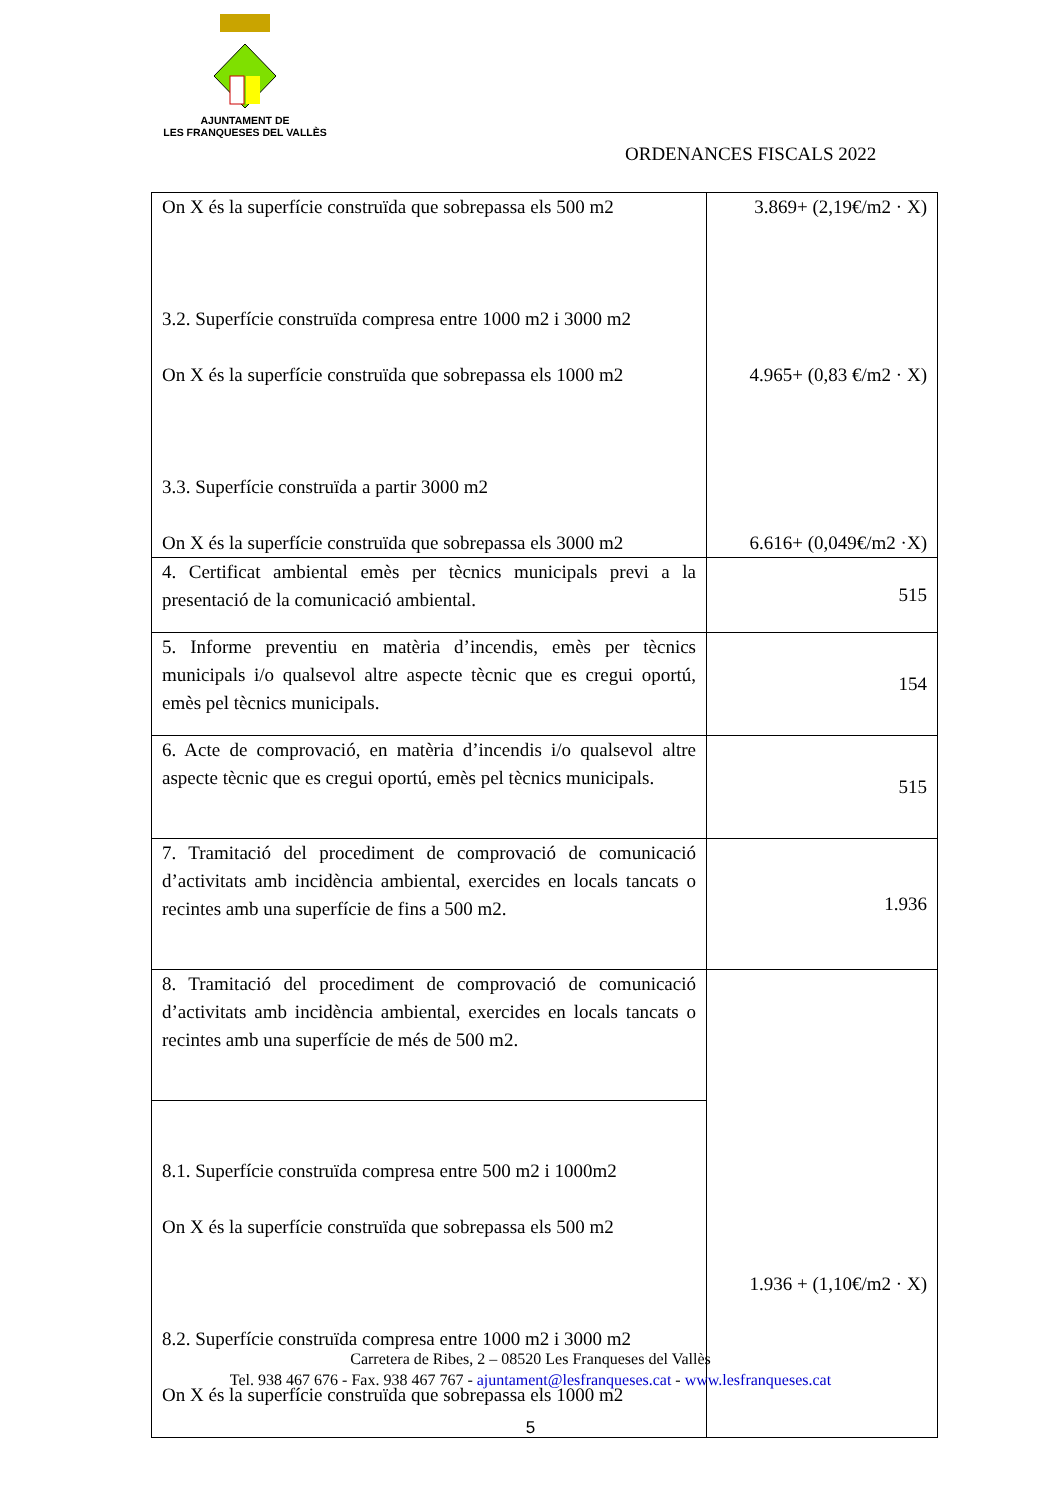AJUNTAMENT DE
LES FRANQUESES DEL VALLÈS
ORDENANCES FISCALS 2022
| On X és la superfície construïda que sobrepassa els 500 m2 3.2. Superfície construïda compresa entre 1000 m2 i 3000 m2 On X és la superfície construïda que sobrepassa els 1000 m2 3.3. Superfície construïda a partir 3000 m2 On X és la superfície construïda que sobrepassa els 3000 m2 | 3.869+ (2,19€/m2 · X) 4.965+ (0,83 €/m2 · X) 6.616+ (0,049€/m2 ·X) |
| 4. Certificat ambiental emès per tècnics municipals previ a la presentació de la comunicació ambiental. | 515 |
| 5. Informe preventiu en matèria d’incendis, emès per tècnics municipals i/o qualsevol altre aspecte tècnic que es cregui oportú, emès pel tècnics municipals. | 154 |
| 6. Acte de comprovació, en matèria d’incendis i/o qualsevol altre aspecte tècnic que es cregui oportú, emès pel tècnics municipals. | 515 |
| 7. Tramitació del procediment de comprovació de comunicació d’activitats amb incidència ambiental, exercides en locals tancats o recintes amb una superfície de fins a 500 m2. | 1.936 |
| 8. Tramitació del procediment de comprovació de comunicació d’activitats amb incidència ambiental, exercides en locals tancats o recintes amb una superfície de més de 500 m2. | 1.936 + (1,10€/m2 · X) |
| 8.1. Superfície construïda compresa entre 500 m2 i 1000m2 On X és la superfície construïda que sobrepassa els 500 m2 8.2. Superfície construïda compresa entre 1000 m2 i 3000 m2 On X és la superfície construïda que sobrepassa els 1000 m2 | |
Carretera de Ribes, 2 – 08520 Les Franqueses del Vallès
Tel. 938 467 676 - Fax. 938 467 767 - ajuntament@lesfranqueses.cat - www.lesfranqueses.cat
5